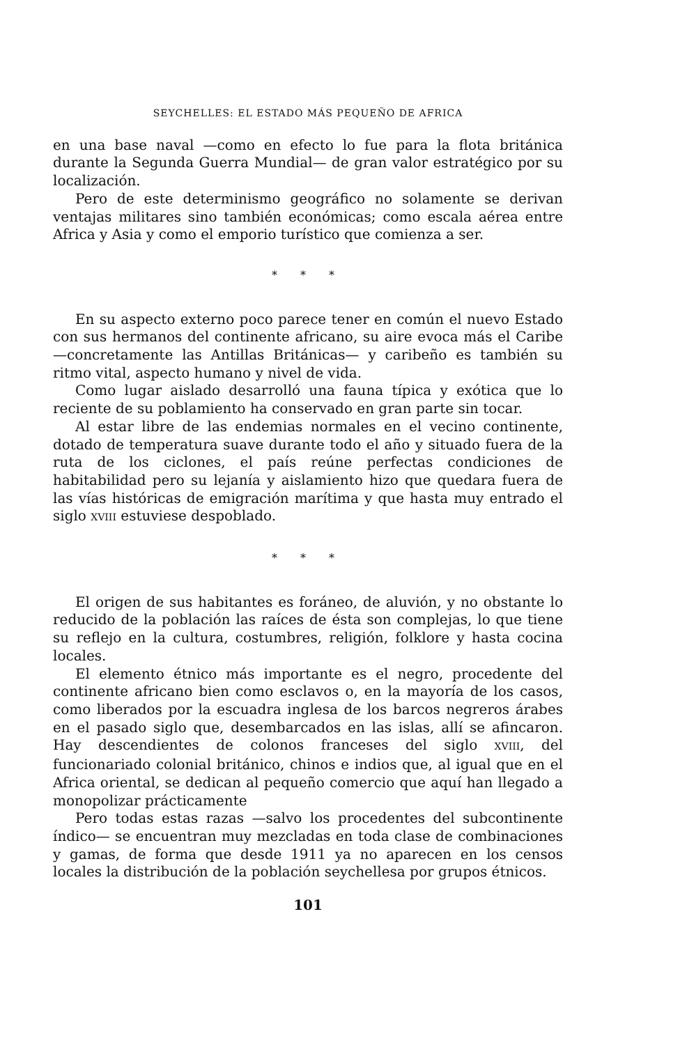SEYCHELLES: EL ESTADO MÁS PEQUEÑO DE AFRICA
en una base naval —como en efecto lo fue para la flota británica durante la Segunda Guerra Mundial— de gran valor estratégico por su localización.
Pero de este determinismo geográfico no solamente se derivan ventajas militares sino también económicas; como escala aérea entre Africa y Asia y como el emporio turístico que comienza a ser.
* * *
En su aspecto externo poco parece tener en común el nuevo Estado con sus hermanos del continente africano, su aire evoca más el Caribe —concretamente las Antillas Británicas— y caribeño es también su ritmo vital, aspecto humano y nivel de vida.
Como lugar aislado desarrolló una fauna típica y exótica que lo reciente de su poblamiento ha conservado en gran parte sin tocar.
Al estar libre de las endemias normales en el vecino continente, dotado de temperatura suave durante todo el año y situado fuera de la ruta de los ciclones, el país reúne perfectas condiciones de habitabilidad pero su lejanía y aislamiento hizo que quedara fuera de las vías históricas de emigración marítima y que hasta muy entrado el siglo XVIII estuviese despoblado.
* * *
El origen de sus habitantes es foráneo, de aluvión, y no obstante lo reducido de la población las raíces de ésta son complejas, lo que tiene su reflejo en la cultura, costumbres, religión, folklore y hasta cocina locales.
El elemento étnico más importante es el negro, procedente del continente africano bien como esclavos o, en la mayoría de los casos, como liberados por la escuadra inglesa de los barcos negreros árabes en el pasado siglo que, desembarcados en las islas, allí se afincaron. Hay descendientes de colonos franceses del siglo XVIII, del funcionariado colonial británico, chinos e indios que, al igual que en el Africa oriental, se dedican al pequeño comercio que aquí han llegado a monopolizar prácticamente
Pero todas estas razas —salvo los procedentes del subcontinente índico— se encuentran muy mezcladas en toda clase de combinaciones y gamas, de forma que desde 1911 ya no aparecen en los censos locales la distribución de la población seychellesa por grupos étnicos.
101